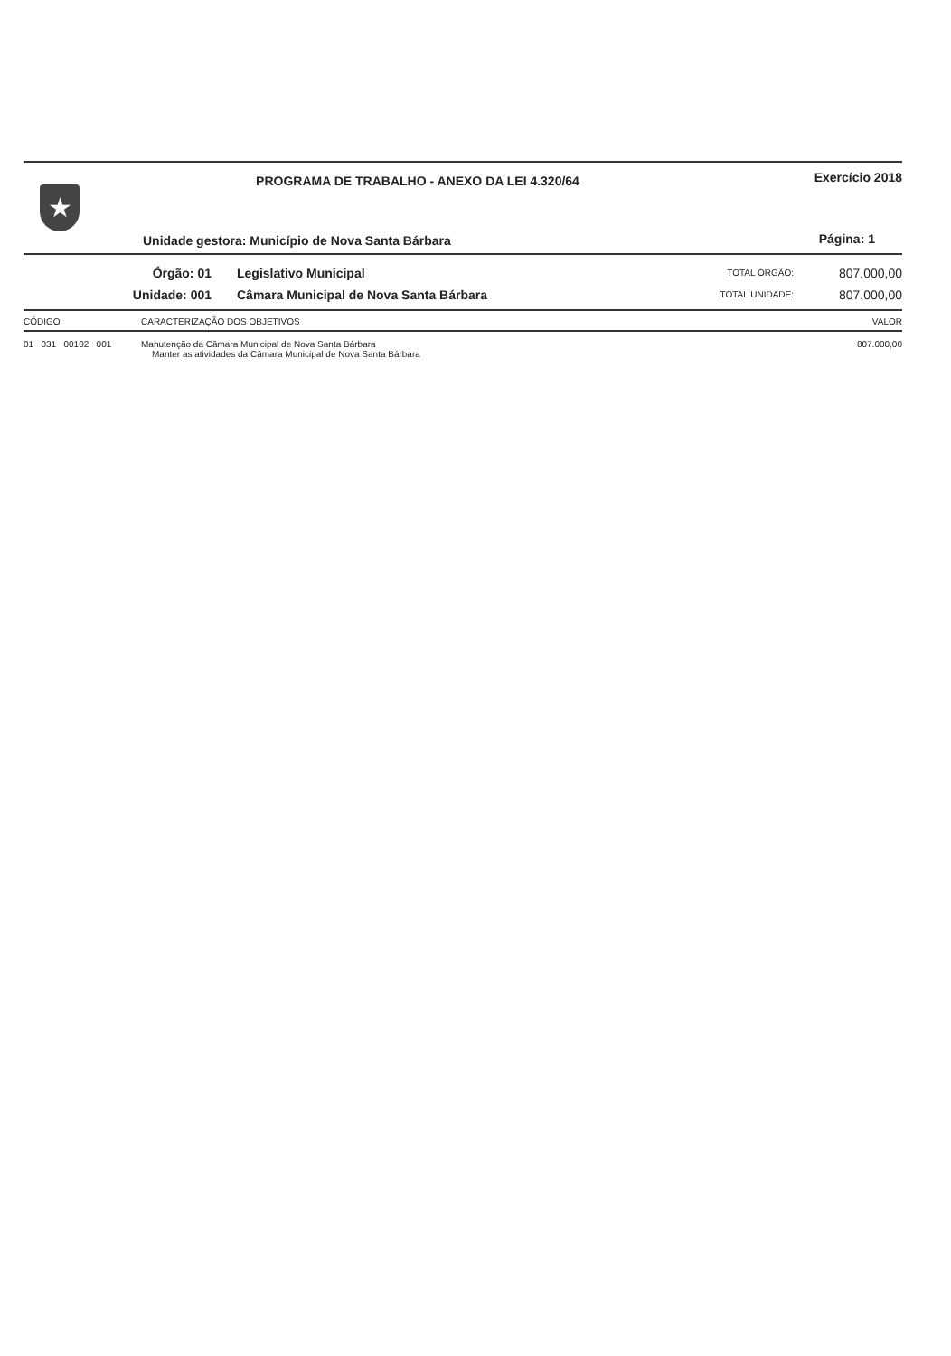★
PROGRAMA DE TRABALHO - ANEXO DA LEI 4.320/64
Unidade gestora: Município de Nova Santa Bárbara
Exercício 2018
Página: 1
Órgão: 01
Unidade: 001
Legislativo Municipal
Câmara Municipal de Nova Santa Bárbara
TOTAL ÓRGÃO:
TOTAL UNIDADE:
807.000,00
807.000,00
| CÓDIGO | CARACTERIZAÇÃO DOS OBJETIVOS | VALOR |
| --- | --- | --- |
| 01 031 00102 001 | Manutenção da Câmara Municipal de Nova Santa Bárbara Manter as atividades da Câmara Municipal de Nova Santa Bárbara | 807.000,00 |